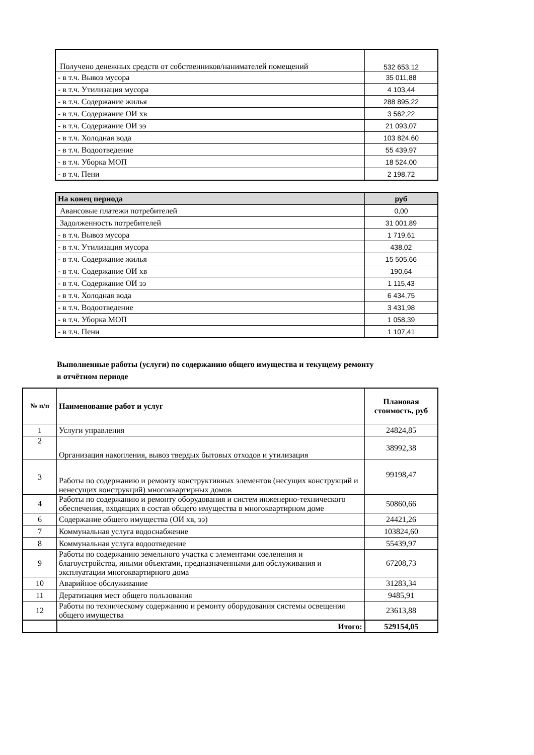| Получено денежных средств от собственников/нанимателей помещений | 532 653,12 |
| - в т.ч. Вывоз мусора | 35 011,88 |
| - в т.ч. Утилизация мусора | 4 103,44 |
| - в т.ч. Содержание жилья | 288 895,22 |
| - в т.ч. Содержание ОИ хв | 3 562,22 |
| - в т.ч. Содержание ОИ ээ | 21 093,07 |
| - в т.ч. Холодная вода | 103 824,60 |
| - в т.ч. Водоотведение | 55 439,97 |
| - в т.ч. Уборка МОП | 18 524,00 |
| - в т.ч. Пени | 2 198,72 |
| На конец периода | руб |
| Авансовые платежи потребителей | 0,00 |
| Задолженность потребителей | 31 001,89 |
| - в т.ч. Вывоз мусора | 1 719,61 |
| - в т.ч. Утилизация мусора | 438,02 |
| - в т.ч. Содержание жилья | 15 505,66 |
| - в т.ч. Содержание ОИ хв | 190,64 |
| - в т.ч. Содержание ОИ ээ | 1 115,43 |
| - в т.ч. Холодная вода | 6 434,75 |
| - в т.ч. Водоотведение | 3 431,98 |
| - в т.ч. Уборка МОП | 1 058,39 |
| - в т.ч. Пени | 1 107,41 |
Выполненные работы (услуги) по содержанию общего имущества и текущему ремонту
в отчётном периоде
| № п/п | Наименование работ и услуг | Плановая стоимость, руб |
| --- | --- | --- |
| 1 | Услуги управления | 24824,85 |
| 2 | Организация накопления, вывоз твердых бытовых отходов и утилизация | 38992,38 |
| 3 | Работы по содержанию и ремонту конструктивных элементов (несущих конструкций и ненесущих конструкций) многоквартирных домов | 99198,47 |
| 4 | Работы по содержанию и ремонту оборудования и систем инженерно-технического обеспечения, входящих в состав общего имущества в многоквартирном доме | 50860,66 |
| 6 | Содержание общего имущества (ОИ хв, ээ) | 24421,26 |
| 7 | Коммунальная услуга водоснабжение | 103824,60 |
| 8 | Коммунальная услуга водоотведение | 55439,97 |
| 9 | Работы по содержанию земельного участка с элементами озеленения и благоустройства, иными объектами, предназначенными для обслуживания и эксплуатации многоквартирного дома | 67208,73 |
| 10 | Аварийное обслуживание | 31283,34 |
| 11 | Дератизация мест общего пользования | 9485,91 |
| 12 | Работы по техническому содержанию и ремонту оборудования системы освещения общего имущества | 23613,88 |
| | Итого: | 529154,05 |